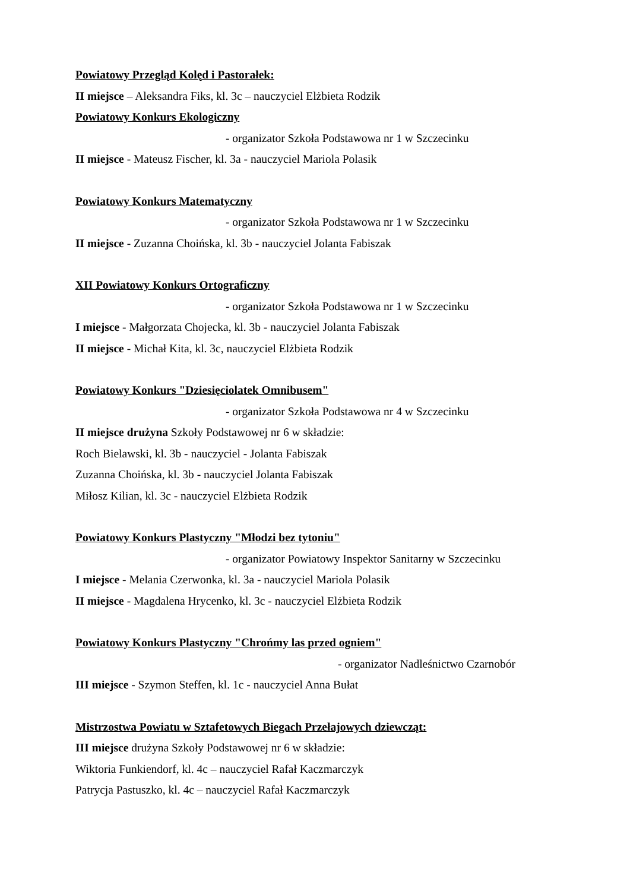Powiatowy Przegląd Kolęd i Pastorałek:
II miejsce – Aleksandra Fiks, kl. 3c – nauczyciel Elżbieta Rodzik
Powiatowy Konkurs Ekologiczny
- organizator Szkoła Podstawowa nr 1 w Szczecinku
II miejsce - Mateusz Fischer, kl. 3a - nauczyciel Mariola Polasik
Powiatowy Konkurs Matematyczny
- organizator Szkoła Podstawowa nr 1 w Szczecinku
II miejsce - Zuzanna Choińska, kl. 3b - nauczyciel Jolanta Fabiszak
XII Powiatowy Konkurs Ortograficzny
- organizator Szkoła Podstawowa nr 1 w Szczecinku
I miejsce - Małgorzata Chojecka, kl. 3b - nauczyciel Jolanta Fabiszak
II miejsce - Michał Kita, kl. 3c, nauczyciel Elżbieta Rodzik
Powiatowy Konkurs "Dziesięciolatek Omnibusem"
- organizator Szkoła Podstawowa nr 4 w Szczecinku
II miejsce drużyna Szkoły Podstawowej nr 6 w składzie:
Roch Bielawski, kl. 3b - nauczyciel - Jolanta Fabiszak
Zuzanna Choińska, kl. 3b - nauczyciel Jolanta Fabiszak
Miłosz Kilian, kl. 3c - nauczyciel Elżbieta Rodzik
Powiatowy Konkurs Plastyczny "Młodzi bez tytoniu"
- organizator Powiatowy Inspektor Sanitarny w Szczecinku
I miejsce - Melania Czerwonka, kl. 3a - nauczyciel Mariola Polasik
II miejsce - Magdalena Hrycenko, kl. 3c - nauczyciel Elżbieta Rodzik
Powiatowy Konkurs Plastyczny "Chrońmy las przed ogniem"
- organizator Nadleśnictwo Czarnobór
III miejsce - Szymon Steffen, kl. 1c - nauczyciel Anna Bułat
Mistrzostwa Powiatu w Sztafetowych Biegach Przełajowych dziewcząt:
III miejsce drużyna Szkoły Podstawowej nr 6 w składzie:
Wiktoria Funkiendorf, kl. 4c – nauczyciel Rafał Kaczmarczyk
Patrycja Pastuszko, kl. 4c – nauczyciel Rafał Kaczmarczyk